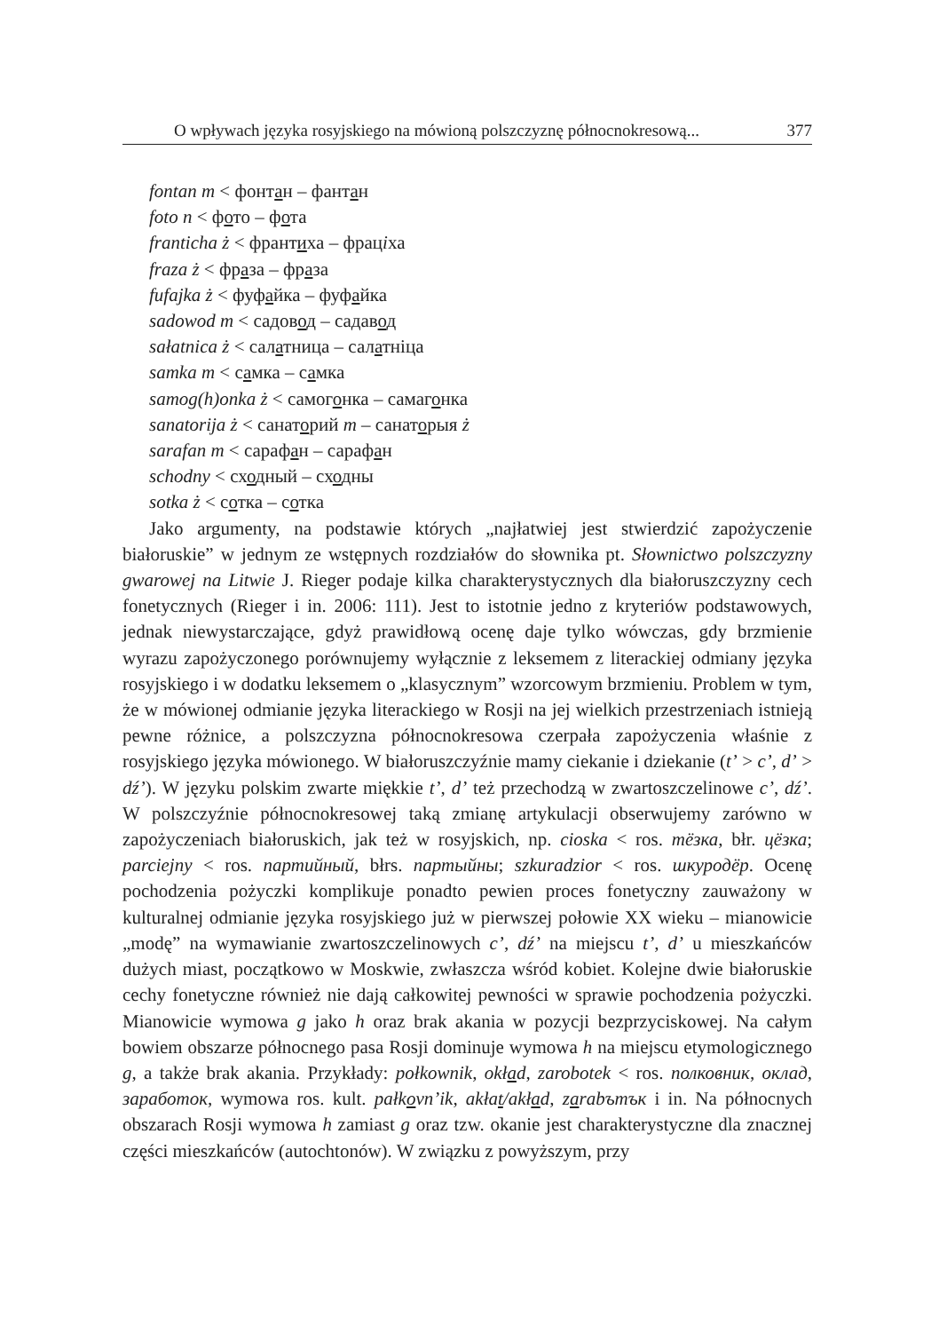O wpływach języka rosyjskiego na mówioną polszczyznę północnokresową... 377
fontan m < фонтан – фантан
foto n < фото – фота
franticha ż < франтиха – фраціха
fraza ż < фраза – фраза
fufajka ż < фуфайка – фуфайка
sadowod m < садовод – садавод
sałatnica ż < салатница – салатніца
samka m < самка – самка
samog(h)onka ż < самогонка – самагонка
sanatorija ż < санаторий m – санаторыя ż
sarafan m < сарафан – сарафан
schodny < сходный – сходны
sotka ż < сотка – сотка
Jako argumenty, na podstawie których „najłatwiej jest stwierdzić zapożyczenie białoruskie” w jednym ze wstępnych rozdziałów do słownika pt. Słownictwo polszczyzny gwarowej na Litwie J. Rieger podaje kilka charakterystycznych dla białoruszczyzny cech fonetycznych (Rieger i in. 2006: 111). Jest to istotnie jedno z kryteriów podstawowych, jednak niewystarczające, gdyż prawidłową ocenę daje tylko wówczas, gdy brzmienie wyrazu zapożyczonego porównujemy wyłącznie z leksemem z literackiej odmiany języka rosyjskiego i w dodatku leksemem o „klasycznym” wzorcowym brzmieniu. Problem w tym, że w mówionej odmianie języka literackiego w Rosji na jej wielkich przestrzeniach istnieją pewne różnice, a polszczyzna północnokresowa czerpała zapożyczenia właśnie z rosyjskiego języka mówionego. W białoruszczyźnie mamy ciekanie i dziekanie (t’ > c’, d’ > dź’). W języku polskim zwarte miękkie t’, d’ też przechodzą w zwartoszczelinowe c’, dź’. W polszczyźnie północnokresowej taką zmianę artykulacji obserwujemy zarówno w zapożyczeniach białoruskich, jak też w rosyjskich, np. cioska < ros. тёзка, błr. цёзка; parciejny < ros. партийный, błrs. партыйны; szkuradzior < ros. шкуродёр. Ocenę pochodzenia pożyczki komplikuje ponadto pewien proces fonetyczny zauważony w kulturalnej odmianie języka rosyjskiego już w pierwszej połowie XX wieku – mianowicie „modę” na wymawianie zwartoszczelinowych c’, dź’ na miejscu t’, d’ u mieszkańców dużych miast, początkowo w Moskwie, zwłaszcza wśród kobiet. Kolejne dwie białoruskie cechy fonetyczne również nie dają całkowitej pewności w sprawie pochodzenia pożyczki. Mianowicie wymowa g jako h oraz brak akania w pozycji bezprzyciskowej. Na całym bowiem obszarze północnego pasa Rosji dominuje wymowa h na miejscu etymologicznego g, a także brak akania. Przykłady: połkownik, okład, zarobotek < ros. полковник, оклад, заработок, wymowa ros. kult. pałkovn’ik, akłat/akład, zarabътък i in. Na północnych obszarach Rosji wymowa h zamiast g oraz tzw. okanie jest charakterystyczne dla znacznej części mieszkańców (autochtonów). W związku z powyższym, przy